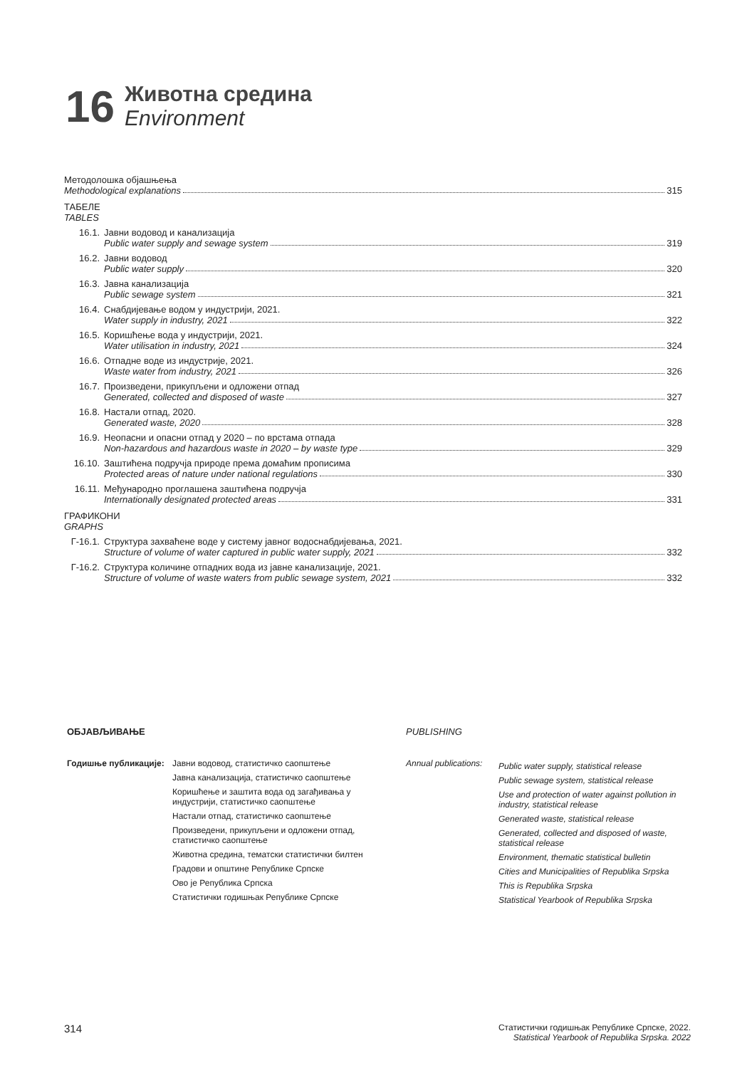16
Животна средина
Environment
Методолошка објашњења
Methodological explanations 315
ТАБЕЛЕ
TABLES
16.1. Јавни водовод и канализација
Public water supply and sewage system 319
16.2. Јавни водовод
Public water supply 320
16.3. Јавна канализација
Public sewage system 321
16.4. Снабдијевање водом у индустрији, 2021.
Water supply in industry, 2021 322
16.5. Коришћење вода у индустрији, 2021.
Water utilisation in industry, 2021 324
16.6. Отпадне воде из индустрије, 2021.
Waste water from industry, 2021 326
16.7. Произведени, прикупљени и одложени отпад
Generated, collected and disposed of waste 327
16.8. Настали отпад, 2020.
Generated waste, 2020 328
16.9. Неопасни и опасни отпад у 2020 – по врстама отпада
Non-hazardous and hazardous waste in 2020 – by waste type 329
16.10. Заштићена подручја природе према домаћим прописима
Protected areas of nature under national regulations 330
16.11. Међународно проглашена заштићена подручја
Internationally designated protected areas 331
ГРАФИКОНИ
GRAPHS
Г-16.1.
Структура захваћене воде у систему јавног водоснабдијевања, 2021.
Structure of volume of water captured in public water supply, 2021 332
Г-16.2.
Структура количине отпадних вода из јавне канализације, 2021.
Structure of volume of waste waters from public sewage system, 2021 332
ОБЈАВЉИВАЊЕ
Годишње публикације: Јавни водовод, статистичко саопштење
Јавна канализација, статистичко саопштење
Коришћење и заштита вода од загађивања у индустрији, статистичко саопштење
Настали отпад, статистичко саопштење
Произведени, прикупљени и одложени отпад, статистичко саопштење
Животна средина, тематски статистички билтен
Градови и општине Републике Српске
Ово је Република Српска
Статистички годишњак Републике Српске
PUBLISHING
Annual publications:
Public water supply, statistical release
Public sewage system, statistical release
Use and protection of water against pollution in industry, statistical release
Generated waste, statistical release
Generated, collected and disposed of waste, statistical release
Environment, thematic statistical bulletin
Cities and Municipalities of Republika Srpska
This is Republika Srpska
Statistical Yearbook of Republika Srpska
314 Статистички годишњак Републике Српске, 2022.
Statistical Yearbook of Republika Srpska. 2022